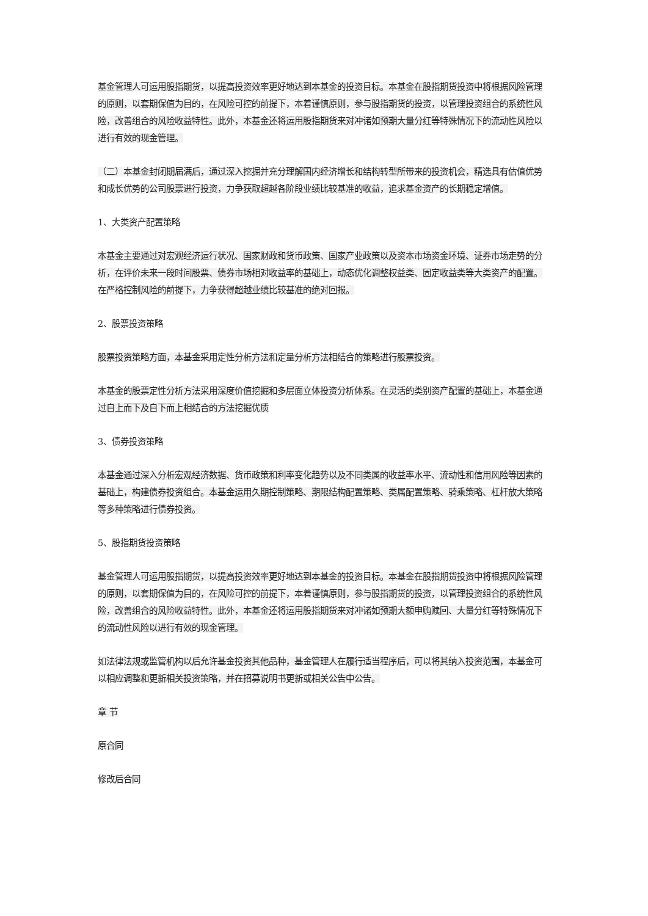基金管理人可运用股指期货，以提高投资效率更好地达到本基金的投资目标。本基金在股指期货投资中将根据风险管理的原则，以套期保值为目的，在风险可控的前提下，本着谨慎原则，参与股指期货的投资，以管理投资组合的系统性风险，改善组合的风险收益特性。此外，本基金还将运用股指期货来对冲诸如预期大量分红等特殊情况下的流动性风险以进行有效的现金管理。
（二）本基金封闭期届满后，通过深入挖掘并充分理解国内经济增长和结构转型所带来的投资机会，精选具有估值优势和成长优势的公司股票进行投资，力争获取超越各阶段业绩比较基准的收益，追求基金资产的长期稳定增值。
1、大类资产配置策略
本基金主要通过对宏观经济运行状况、国家财政和货币政策、国家产业政策以及资本市场资金环境、证券市场走势的分析，在评价未来一段时间股票、债券市场相对收益率的基础上，动态优化调整权益类、固定收益类等大类资产的配置。在严格控制风险的前提下，力争获得超越业绩比较基准的绝对回报。
2、股票投资策略
股票投资策略方面，本基金采用定性分析方法和定量分析方法相结合的策略进行股票投资。
本基金的股票定性分析方法采用深度价值挖掘和多层面立体投资分析体系。在灵活的类别资产配置的基础上，本基金通过自上而下及自下而上相结合的方法挖掘优质
3、债券投资策略
本基金通过深入分析宏观经济数据、货币政策和利率变化趋势以及不同类属的收益率水平、流动性和信用风险等因素的基础上，构建债券投资组合。本基金运用久期控制策略、期限结构配置策略、类属配置策略、骑乘策略、杠杆放大策略等多种策略进行债券投资。
5、股指期货投资策略
基金管理人可运用股指期货，以提高投资效率更好地达到本基金的投资目标。本基金在股指期货投资中将根据风险管理的原则，以套期保值为目的，在风险可控的前提下，本着谨慎原则，参与股指期货的投资，以管理投资组合的系统性风险，改善组合的风险收益特性。此外，本基金还将运用股指期货来对冲诸如预期大额申购赎回、大量分红等特殊情况下的流动性风险以进行有效的现金管理。
如法律法规或监管机构以后允许基金投资其他品种，基金管理人在履行适当程序后，可以将其纳入投资范围，本基金可以相应调整和更新相关投资策略，并在招募说明书更新或相关公告中公告。
章 节
原合同
修改后合同